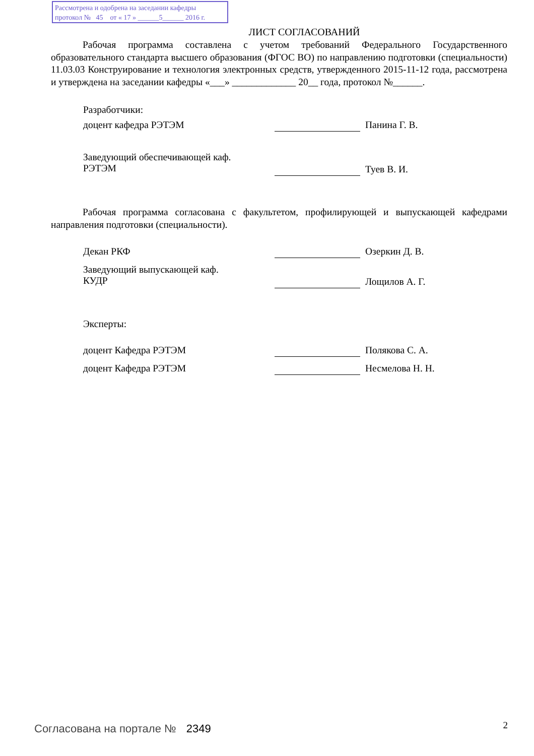Рассмотрена и одобрена на заседании кафедры
протокол № 45 от « 17 » ______5______ 2016 г.
ЛИСТ СОГЛАСОВАНИЙ
Рабочая программа составлена с учетом требований Федерального Государственного образовательного стандарта высшего образования (ФГОС ВО) по направлению подготовки (специальности) 11.03.03 Конструирование и технология электронных средств, утвержденного 2015-11-12 года, рассмотрена и утверждена на заседании кафедры «___» _____________ 20__ года, протокол №______.
Разработчики:
доцент кафедра РЭТЭМ Панина Г. В.
Заведующий обеспечивающей каф.
РЭТЭМ Туев В. И.
Рабочая программа согласована с факультетом, профилирующей и выпускающей кафедрами направления подготовки (специальности).
Декан РКФ Озеркин Д. В.
Заведующий выпускающей каф.
КУДР Лощилов А. Г.
Эксперты:
доцент Кафедра РЭТЭМ Полякова С. А.
доцент Кафедра РЭТЭМ Несмелова Н. Н.
Согласована на портале № 2349 2